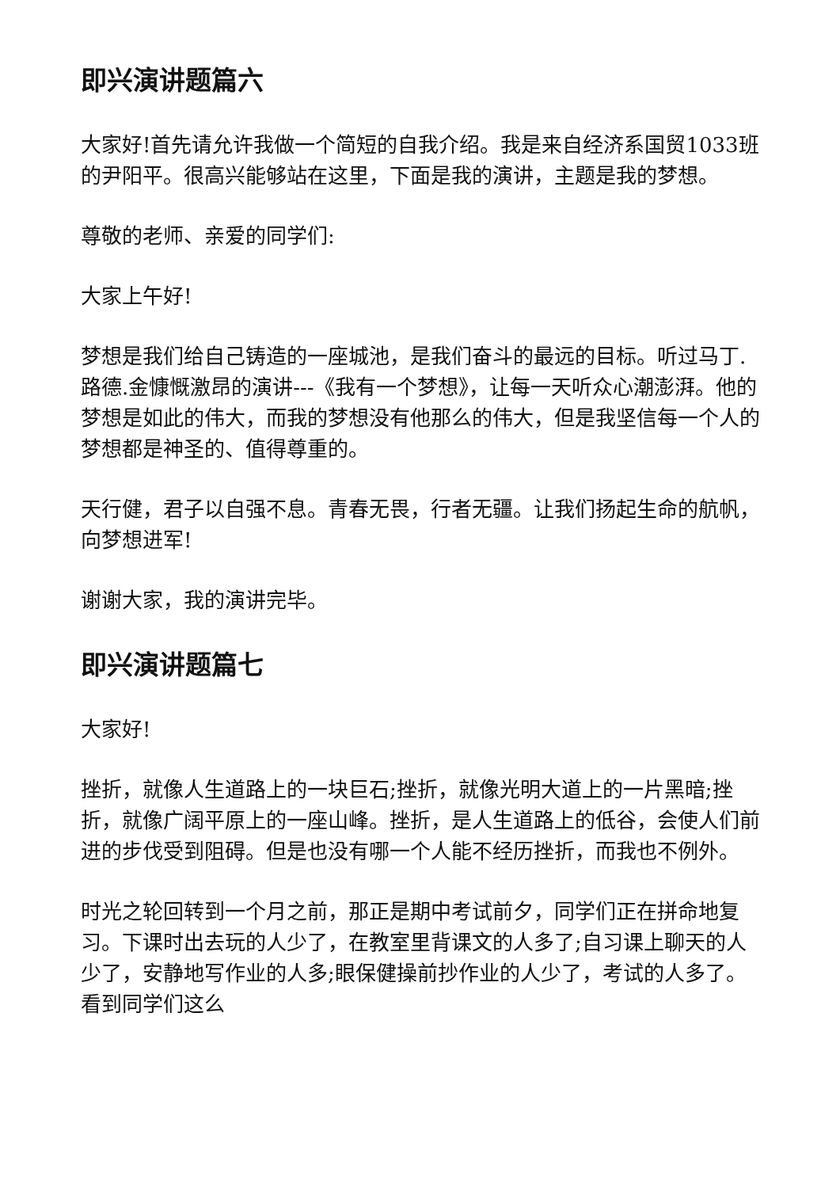即兴演讲题篇六
大家好!首先请允许我做一个简短的自我介绍。我是来自经济系国贸1033班的尹阳平。很高兴能够站在这里，下面是我的演讲，主题是我的梦想。
尊敬的老师、亲爱的同学们:
大家上午好!
梦想是我们给自己铸造的一座城池，是我们奋斗的最远的目标。听过马丁.路德.金慷慨激昂的演讲---《我有一个梦想》，让每一天听众心潮澎湃。他的梦想是如此的伟大，而我的梦想没有他那么的伟大，但是我坚信每一个人的梦想都是神圣的、值得尊重的。
天行健，君子以自强不息。青春无畏，行者无疆。让我们扬起生命的航帆，向梦想进军!
谢谢大家，我的演讲完毕。
即兴演讲题篇七
大家好!
挫折，就像人生道路上的一块巨石;挫折，就像光明大道上的一片黑暗;挫折，就像广阔平原上的一座山峰。挫折，是人生道路上的低谷，会使人们前进的步伐受到阻碍。但是也没有哪一个人能不经历挫折，而我也不例外。
时光之轮回转到一个月之前，那正是期中考试前夕，同学们正在拼命地复习。下课时出去玩的人少了，在教室里背课文的人多了;自习课上聊天的人少了，安静地写作业的人多;眼保健操前抄作业的人少了，考试的人多了。看到同学们这么